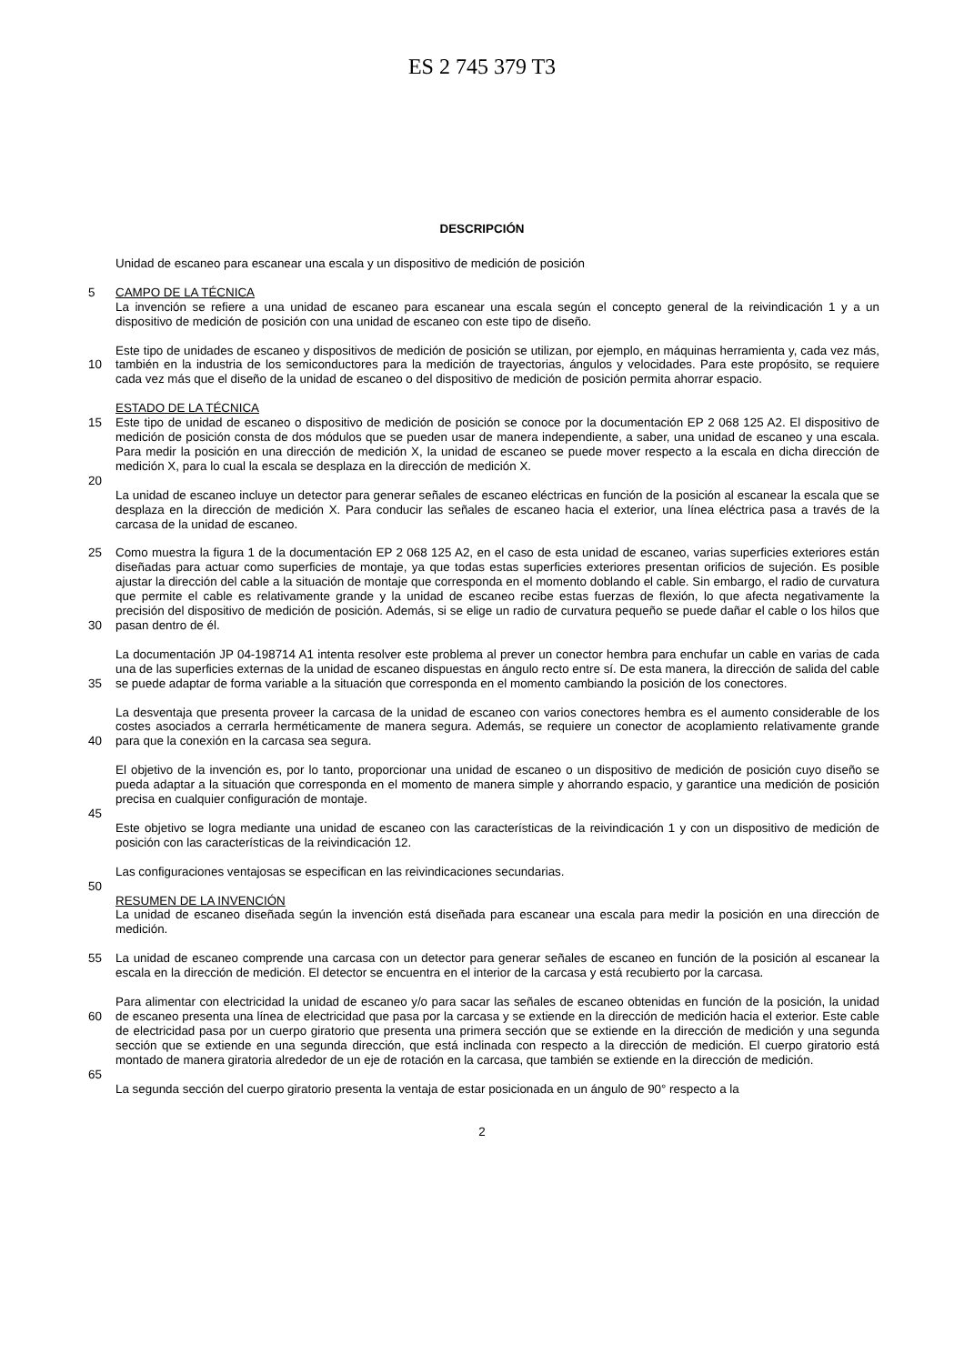ES 2 745 379 T3
DESCRIPCIÓN
Unidad de escaneo para escanear una escala y un dispositivo de medición de posición
5 CAMPO DE LA TÉCNICA
La invención se refiere a una unidad de escaneo para escanear una escala según el concepto general de la reivindicación 1 y a un dispositivo de medición de posición con una unidad de escaneo con este tipo de diseño.
10 Este tipo de unidades de escaneo y dispositivos de medición de posición se utilizan, por ejemplo, en máquinas herramienta y, cada vez más, también en la industria de los semiconductores para la medición de trayectorias, ángulos y velocidades. Para este propósito, se requiere cada vez más que el diseño de la unidad de escaneo o del dispositivo de medición de posición permita ahorrar espacio.
15 ESTADO DE LA TÉCNICA
Este tipo de unidad de escaneo o dispositivo de medición de posición se conoce por la documentación EP 2 068 125 A2. El dispositivo de medición de posición consta de dos módulos que se pueden usar de manera independiente, a saber, una unidad de escaneo y una escala. Para medir la posición en una dirección de medición X, la unidad de escaneo se puede mover respecto a la escala en dicha dirección de medición X, para lo cual la escala se desplaza en la dirección de medición X.
20
La unidad de escaneo incluye un detector para generar señales de escaneo eléctricas en función de la posición al escanear la escala que se desplaza en la dirección de medición X. Para conducir las señales de escaneo hacia el exterior, una línea eléctrica pasa a través de la carcasa de la unidad de escaneo.
25
30
Como muestra la figura 1 de la documentación EP 2 068 125 A2, en el caso de esta unidad de escaneo, varias superficies exteriores están diseñadas para actuar como superficies de montaje, ya que todas estas superficies exteriores presentan orificios de sujeción. Es posible ajustar la dirección del cable a la situación de montaje que corresponda en el momento doblando el cable. Sin embargo, el radio de curvatura que permite el cable es relativamente grande y la unidad de escaneo recibe estas fuerzas de flexión, lo que afecta negativamente la precisión del dispositivo de medición de posición. Además, si se elige un radio de curvatura pequeño se puede dañar el cable o los hilos que pasan dentro de él.
35 La documentación JP 04-198714 A1 intenta resolver este problema al prever un conector hembra para enchufar un cable en varias de cada una de las superficies externas de la unidad de escaneo dispuestas en ángulo recto entre sí. De esta manera, la dirección de salida del cable se puede adaptar de forma variable a la situación que corresponda en el momento cambiando la posición de los conectores.
40 La desventaja que presenta proveer la carcasa de la unidad de escaneo con varios conectores hembra es el aumento considerable de los costes asociados a cerrarla herméticamente de manera segura. Además, se requiere un conector de acoplamiento relativamente grande para que la conexión en la carcasa sea segura.
El objetivo de la invención es, por lo tanto, proporcionar una unidad de escaneo o un dispositivo de medición de posición cuyo diseño se pueda adaptar a la situación que corresponda en el momento de manera simple y ahorrando espacio, y garantice una medición de posición precisa en cualquier configuración de montaje.
45
Este objetivo se logra mediante una unidad de escaneo con las características de la reivindicación 1 y con un dispositivo de medición de posición con las características de la reivindicación 12.
Las configuraciones ventajosas se especifican en las reivindicaciones secundarias.
50
RESUMEN DE LA INVENCIÓN
La unidad de escaneo diseñada según la invención está diseñada para escanear una escala para medir la posición en una dirección de medición.
55 La unidad de escaneo comprende una carcasa con un detector para generar señales de escaneo en función de la posición al escanear la escala en la dirección de medición. El detector se encuentra en el interior de la carcasa y está recubierto por la carcasa.
60 Para alimentar con electricidad la unidad de escaneo y/o para sacar las señales de escaneo obtenidas en función de la posición, la unidad de escaneo presenta una línea de electricidad que pasa por la carcasa y se extiende en la dirección de medición hacia el exterior. Este cable de electricidad pasa por un cuerpo giratorio que presenta una primera sección que se extiende en la dirección de medición y una segunda sección que se extiende en una segunda dirección, que está inclinada con respecto a la dirección de medición. El cuerpo giratorio está montado de manera giratoria alrededor de un eje de rotación en la carcasa, que también se extiende en la dirección de medición.
65
La segunda sección del cuerpo giratorio presenta la ventaja de estar posicionada en un ángulo de 90° respecto a la
2